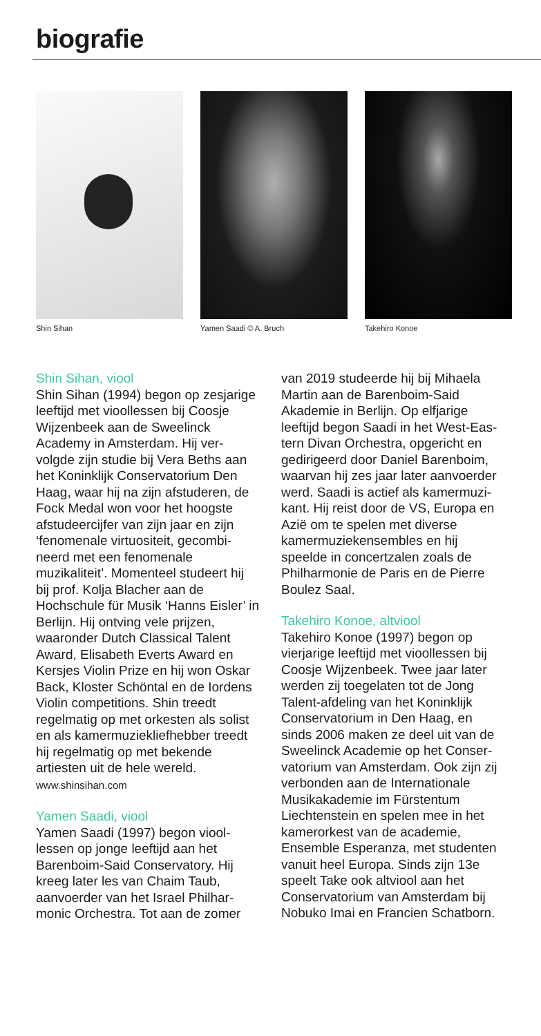biografie
Shin Sihan Yamen Saadi © A. Bruch Takehiro Konoe
Shin Sihan, viool
Shin Sihan (1994) begon op zesjarige leeftijd met vioollessen bij Coosje Wijzenbeek aan de Sweelinck Academy in Amsterdam. Hij ver-volgde zijn studie bij Vera Beths aan het Koninklijk Conservatorium Den Haag, waar hij na zijn afstuderen, de Fock Medal won voor het hoogste afstudeercijfer van zijn jaar en zijn ‘fenomenale virtuositeit, gecombi-neerd met een fenomenale muzikaliteit’. Momenteel studeert hij bij prof. Kolja Blacher aan de Hochschule für Musik ‘Hanns Eisler’ in Berlijn. Hij ontving vele prijzen, waaronder Dutch Classical Talent Award, Elisabeth Everts Award en Kersjes Violin Prize en hij won Oskar Back, Kloster Schöntal en de Iordens Violin competitions. Shin treedt regelmatig op met orkesten als solist en als kamermuziekliefhebber treedt hij regelmatig op met bekende artiesten uit de hele wereld.
www.shinsihan.com
Yamen Saadi, viool
Yamen Saadi (1997) begon viool-lessen op jonge leeftijd aan het Barenboim-Said Conservatory. Hij kreeg later les van Chaim Taub, aanvoerder van het Israel Philhar-monic Orchestra. Tot aan de zomer
van 2019 studeerde hij bij Mihaela Martin aan de Barenboim-Said Akademie in Berlijn. Op elfjarige leeftijd begon Saadi in het West-Eas-tern Divan Orchestra, opgericht en gedirigeerd door Daniel Barenboim, waarvan hij zes jaar later aanvoerder werd. Saadi is actief als kamermuzi-kant. Hij reist door de VS, Europa en Azië om te spelen met diverse kamermuziekensembles en hij speelde in concertzalen zoals de Philharmonie de Paris en de Pierre Boulez Saal.
Takehiro Konoe, altviool
Takehiro Konoe (1997) begon op vierjarige leeftijd met vioollessen bij Coosje Wijzenbeek. Twee jaar later werden zij toegelaten tot de Jong Talent-afdeling van het Koninklijk Conservatorium in Den Haag, en sinds 2006 maken ze deel uit van de Sweelinck Academie op het Conser-vatorium van Amsterdam. Ook zijn zij verbonden aan de Internationale Musikakademie im Fürstentum Liechtenstein en spelen mee in het kamerorkest van de academie, Ensemble Esperanza, met studenten vanuit heel Europa. Sinds zijn 13e speelt Take ook altviool aan het Conservatorium van Amsterdam bij Nobuko Imai en Francien Schatborn.